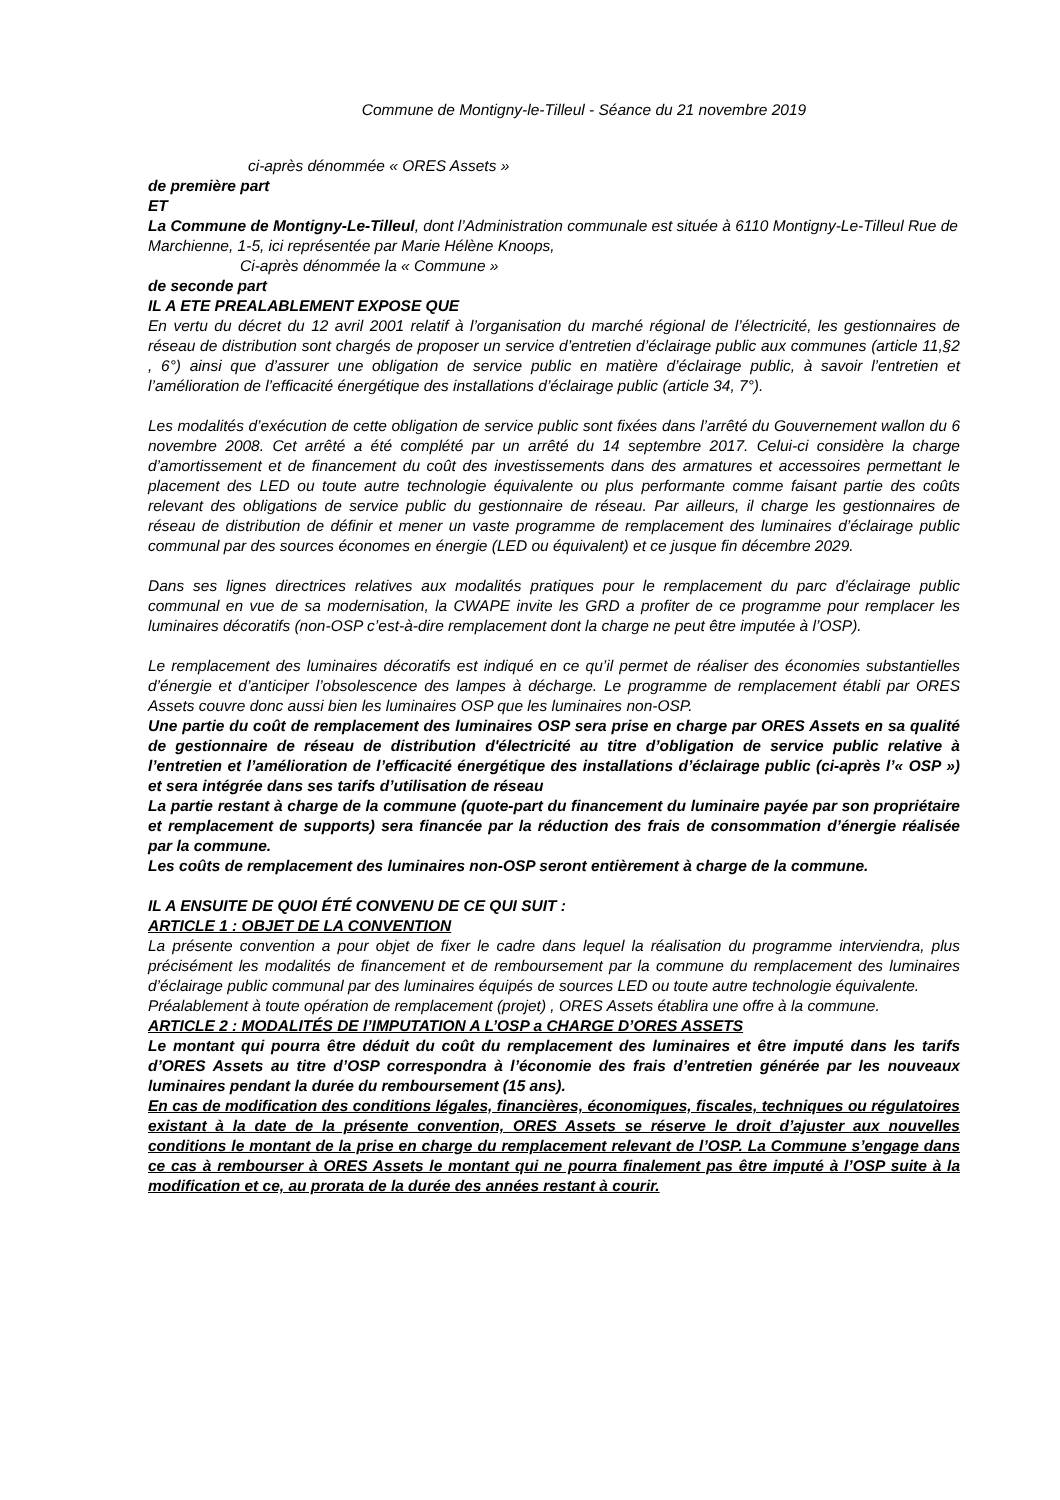Commune de Montigny-le-Tilleul - Séance du 21 novembre 2019
ci-après dénommée « ORES Assets »
de première part
ET
La Commune de Montigny-Le-Tilleul, dont l’Administration communale est située à 6110 Montigny-Le-Tilleul Rue de Marchienne, 1-5, ici représentée par Marie Hélène Knoops,
Ci-après dénommée la « Commune »
de seconde part
IL A ETE PREALABLEMENT EXPOSE QUE
En vertu du décret du 12 avril 2001 relatif à l’organisation du marché régional de l’électricité, les gestionnaires de réseau de distribution sont chargés de proposer un service d’entretien d’éclairage public aux communes (article 11,§2 , 6°) ainsi que d’assurer une obligation de service public en matière d’éclairage public, à savoir l’entretien et l’amélioration de l’efficacité énergétique des installations d’éclairage public (article 34, 7°).
Les modalités d’exécution de cette obligation de service public sont fixées dans l’arrêté du Gouvernement wallon du 6 novembre 2008. Cet arrêté a été complété par un arrêté du 14 septembre 2017. Celui-ci considère la charge d’amortissement et de financement du coût des investissements dans des armatures et accessoires permettant le placement des LED ou toute autre technologie équivalente ou plus performante comme faisant partie des coûts relevant des obligations de service public du gestionnaire de réseau. Par ailleurs, il charge les gestionnaires de réseau de distribution de définir et mener un vaste programme de remplacement des luminaires d’éclairage public communal par des sources économes en énergie (LED ou équivalent) et ce jusque fin décembre 2029.
Dans ses lignes directrices relatives aux modalités pratiques pour le remplacement du parc d’éclairage public communal en vue de sa modernisation, la CWAPE invite les GRD a profiter de ce programme pour remplacer les luminaires décoratifs (non-OSP c’est-à-dire remplacement dont la charge ne peut être imputée à l’OSP).
Le remplacement des luminaires décoratifs est indiqué en ce qu’il permet de réaliser des économies substantielles d’énergie et d’anticiper l’obsolescence des lampes à décharge. Le programme de remplacement établi par ORES Assets couvre donc aussi bien les luminaires OSP que les luminaires non-OSP.
Une partie du coût de remplacement des luminaires OSP sera prise en charge par ORES Assets en sa qualité de gestionnaire de réseau de distribution d'électricité au titre d’obligation de service public relative à l’entretien et l’amélioration de l’efficacité énergétique des installations d’éclairage public (ci-après l’« OSP ») et sera intégrée dans ses tarifs d’utilisation de réseau
La partie restant à charge de la commune (quote-part du financement du luminaire payée par son propriétaire et remplacement de supports) sera financée par la réduction des frais de consommation d’énergie réalisée par la commune.
Les coûts de remplacement des luminaires non-OSP seront entièrement à charge de la commune.
IL A ENSUITE DE QUOI ÉTÉ CONVENU DE CE QUI SUIT :
ARTICLE 1 : OBJET DE LA CONVENTION
La présente convention a pour objet de fixer le cadre dans lequel la réalisation du programme interviendra, plus précisément les modalités de financement et de remboursement par la commune du remplacement des luminaires d’éclairage public communal par des luminaires équipés de sources LED ou toute autre technologie équivalente.
Préalablement à toute opération de remplacement (projet) , ORES Assets établira une offre à la commune.
ARTICLE 2 : MODALITÉS DE l’IMPUTATION A L’OSP a CHARGE D’ORES ASSETS
Le montant qui pourra être déduit du coût du remplacement des luminaires et être imputé dans les tarifs d’ORES Assets au titre d’OSP correspondra à l’économie des frais d’entretien générée par les nouveaux luminaires pendant la durée du remboursement (15 ans).
En cas de modification des conditions légales, financières, économiques, fiscales, techniques ou régulatoires existant à la date de la présente convention, ORES Assets se réserve le droit d’ajuster aux nouvelles conditions le montant de la prise en charge du remplacement relevant de l’OSP. La Commune s’engage dans ce cas à rembourser à ORES Assets le montant qui ne pourra finalement pas être imputé à l’OSP suite à la modification et ce, au prorata de la durée des années restant à courir.